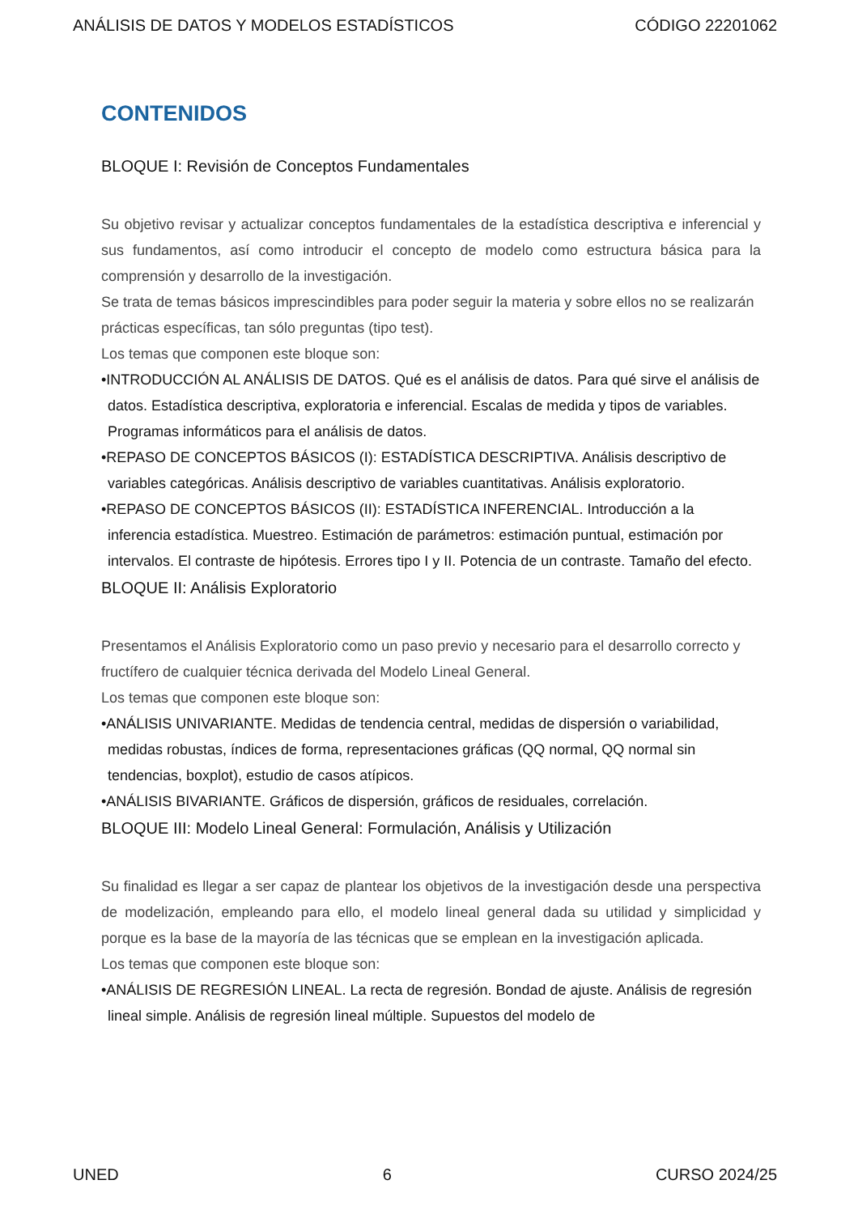ANÁLISIS DE DATOS Y MODELOS ESTADÍSTICOS CÓDIGO 22201062
CONTENIDOS
BLOQUE I: Revisión de Conceptos Fundamentales
Su objetivo revisar y actualizar conceptos fundamentales de la estadística descriptiva e inferencial y sus fundamentos, así como introducir el concepto de modelo como estructura básica para la comprensión y desarrollo de la investigación.
Se trata de temas básicos imprescindibles para poder seguir la materia y sobre ellos no se realizarán prácticas específicas, tan sólo preguntas (tipo test).
Los temas que componen este bloque son:
•INTRODUCCIÓN AL ANÁLISIS DE DATOS. Qué es el análisis de datos. Para qué sirve el análisis de datos. Estadística descriptiva, exploratoria e inferencial. Escalas de medida y tipos de variables. Programas informáticos para el análisis de datos.
•REPASO DE CONCEPTOS BÁSICOS (I): ESTADÍSTICA DESCRIPTIVA. Análisis descriptivo de variables categóricas. Análisis descriptivo de variables cuantitativas. Análisis exploratorio.
•REPASO DE CONCEPTOS BÁSICOS (II): ESTADÍSTICA INFERENCIAL. Introducción a la inferencia estadística. Muestreo. Estimación de parámetros: estimación puntual, estimación por intervalos. El contraste de hipótesis. Errores tipo I y II. Potencia de un contraste. Tamaño del efecto.
BLOQUE II: Análisis Exploratorio
Presentamos el Análisis Exploratorio como un paso previo y necesario para el desarrollo correcto y fructífero de cualquier técnica derivada del Modelo Lineal General.
Los temas que componen este bloque son:
•ANÁLISIS UNIVARIANTE. Medidas de tendencia central, medidas de dispersión o variabilidad, medidas robustas, índices de forma, representaciones gráficas (QQ normal, QQ normal sin tendencias, boxplot), estudio de casos atípicos.
•ANÁLISIS BIVARIANTE. Gráficos de dispersión, gráficos de residuales, correlación.
BLOQUE III: Modelo Lineal General: Formulación, Análisis y Utilización
Su finalidad es llegar a ser capaz de plantear los objetivos de la investigación desde una perspectiva de modelización, empleando para ello, el modelo lineal general dada su utilidad y simplicidad y porque es la base de la mayoría de las técnicas que se emplean en la investigación aplicada.
Los temas que componen este bloque son:
•ANÁLISIS DE REGRESIÓN LINEAL. La recta de regresión. Bondad de ajuste. Análisis de regresión lineal simple. Análisis de regresión lineal múltiple. Supuestos del modelo de
UNED 6 CURSO 2024/25